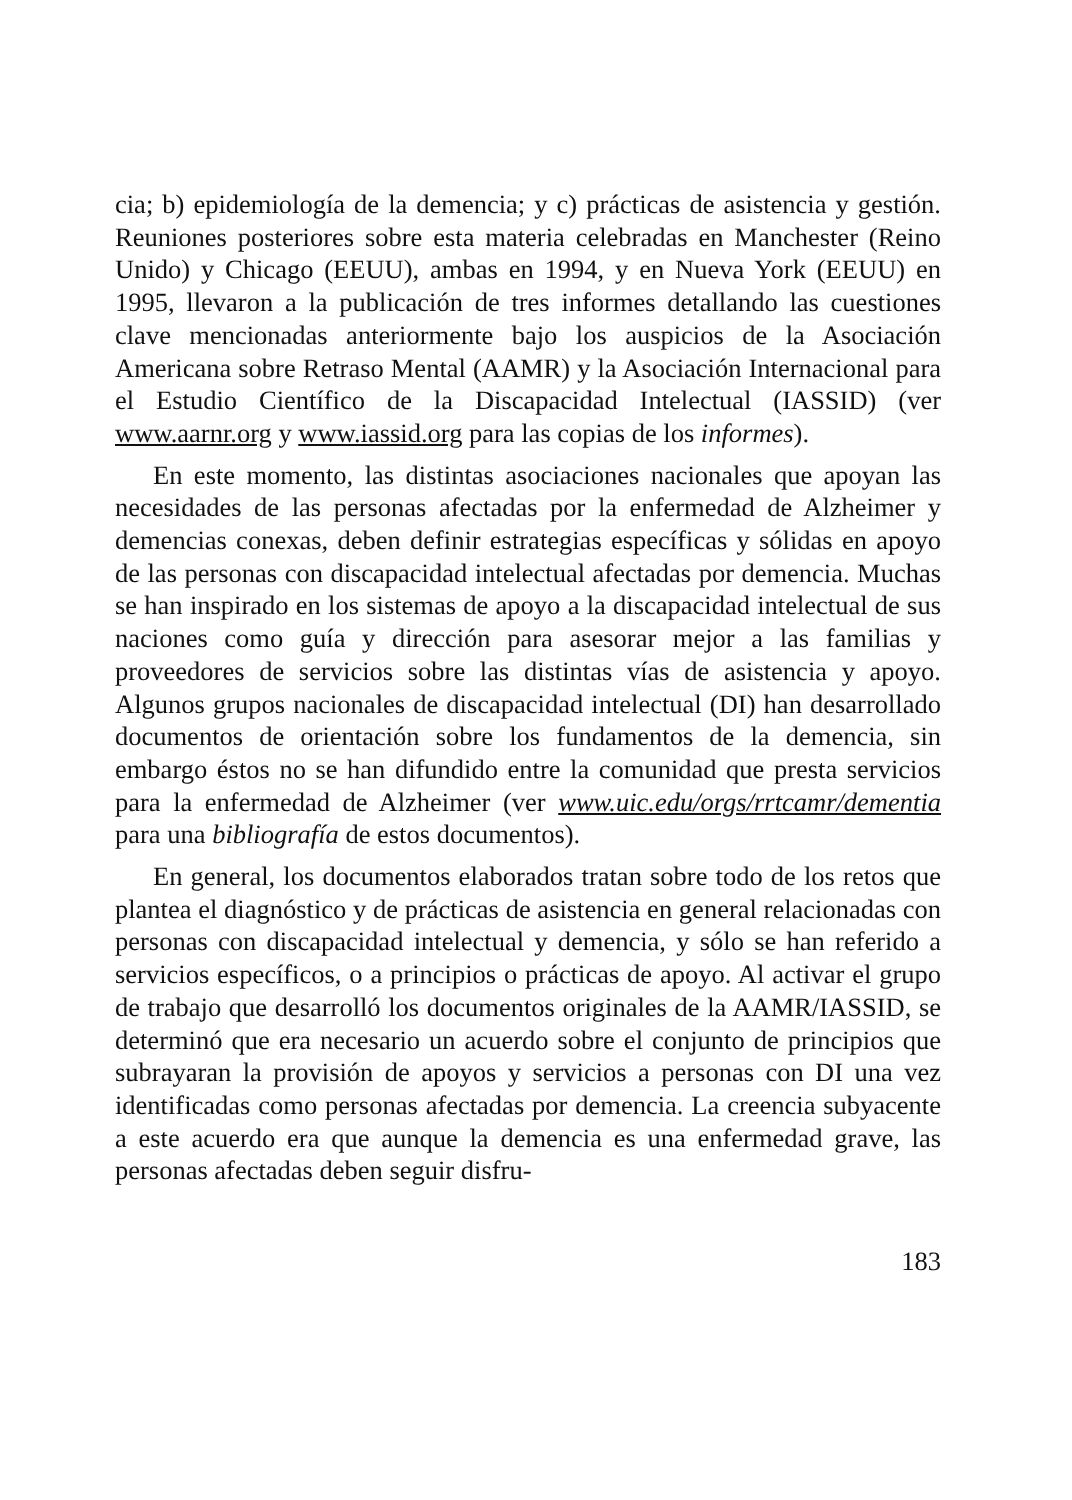cia; b) epidemiología de la demencia; y c) prácticas de asistencia y gestión. Reuniones posteriores sobre esta materia celebradas en Manchester (Reino Unido) y Chicago (EEUU), ambas en 1994, y en Nueva York (EEUU) en 1995, llevaron a la publicación de tres informes detallando las cuestiones clave mencionadas anteriormente bajo los auspicios de la Asociación Americana sobre Retraso Mental (AAMR) y la Asociación Internacional para el Estudio Científico de la Discapacidad Intelectual (IASSID) (ver www.aarnr.org y www.iassid.org para las copias de los informes).
En este momento, las distintas asociaciones nacionales que apoyan las necesidades de las personas afectadas por la enfermedad de Alzheimer y demencias conexas, deben definir estrategias específicas y sólidas en apoyo de las personas con discapacidad intelectual afectadas por demencia. Muchas se han inspirado en los sistemas de apoyo a la discapacidad intelectual de sus naciones como guía y dirección para asesorar mejor a las familias y proveedores de servicios sobre las distintas vías de asistencia y apoyo. Algunos grupos nacionales de discapacidad intelectual (DI) han desarrollado documentos de orientación sobre los fundamentos de la demencia, sin embargo éstos no se han difundido entre la comunidad que presta servicios para la enfermedad de Alzheimer (ver www.uic.edu/orgs/rrtcamr/dementia para una bibliografía de estos documentos).
En general, los documentos elaborados tratan sobre todo de los retos que plantea el diagnóstico y de prácticas de asistencia en general relacionadas con personas con discapacidad intelectual y demencia, y sólo se han referido a servicios específicos, o a principios o prácticas de apoyo. Al activar el grupo de trabajo que desarrolló los documentos originales de la AAMR/IASSID, se determinó que era necesario un acuerdo sobre el conjunto de principios que subrayaran la provisión de apoyos y servicios a personas con DI una vez identificadas como personas afectadas por demencia. La creencia subyacente a este acuerdo era que aunque la demencia es una enfermedad grave, las personas afectadas deben seguir disfru-
183